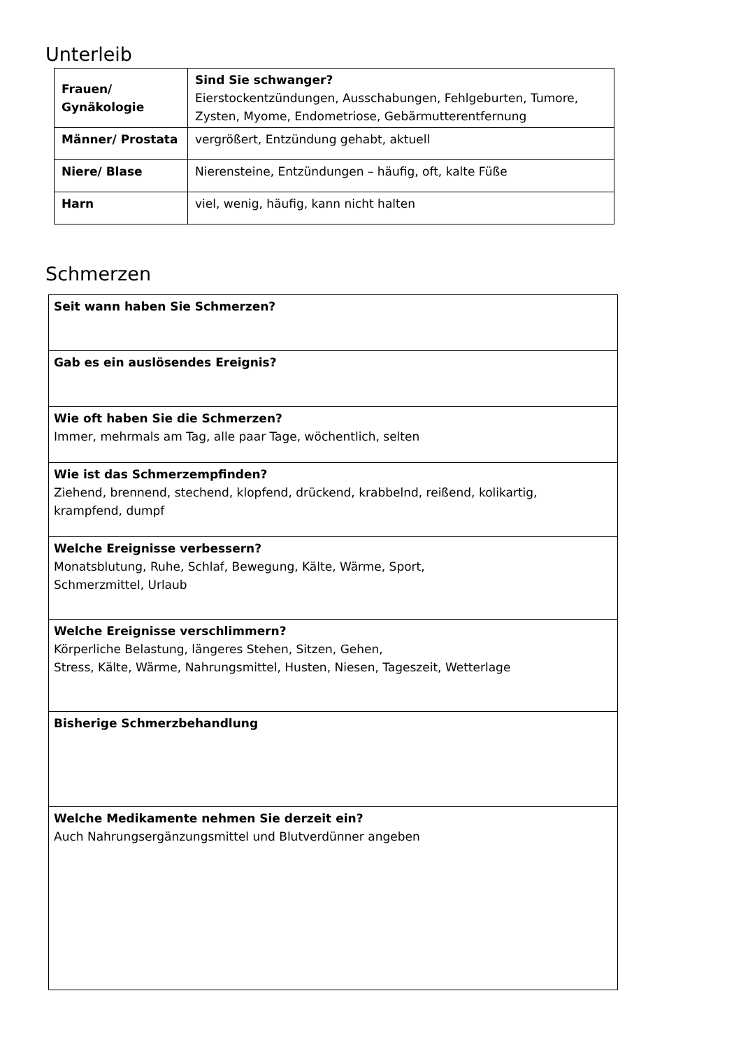Unterleib
| Frauen/ Gynäkologie | Sind Sie schwanger? Eierstockentzündungen, Ausschabungen, Fehlgeburten, Tumore, Zysten, Myome, Endometriose, Gebärmutterentfernung |
| Männer/ Prostata | vergrößert, Entzündung gehabt, aktuell |
| Niere/ Blase | Nierensteine, Entzündungen – häufig, oft, kalte Füße |
| Harn | viel, wenig, häufig, kann nicht halten |
Schmerzen
| Seit wann haben Sie Schmerzen? |
| Gab es ein auslösendes Ereignis? |
| Wie oft haben Sie die Schmerzen? Immer, mehrmals am Tag, alle paar Tage, wöchentlich, selten |
| Wie ist das Schmerzempfinden? Ziehend, brennend, stechend, klopfend, drückend, krabbelnd, reißend, kolikartig, krampfend, dumpf |
| Welche Ereignisse verbessern? Monatsblutung, Ruhe, Schlaf, Bewegung, Kälte, Wärme, Sport, Schmerzmittel, Urlaub |
| Welche Ereignisse verschlimmern? Körperliche Belastung, längeres Stehen, Sitzen, Gehen, Stress, Kälte, Wärme, Nahrungsmittel, Husten, Niesen, Tageszeit, Wetterlage |
| Bisherige Schmerzbehandlung |
| Welche Medikamente nehmen Sie derzeit ein? Auch Nahrungsergänzungsmittel und Blutverdünner angeben |